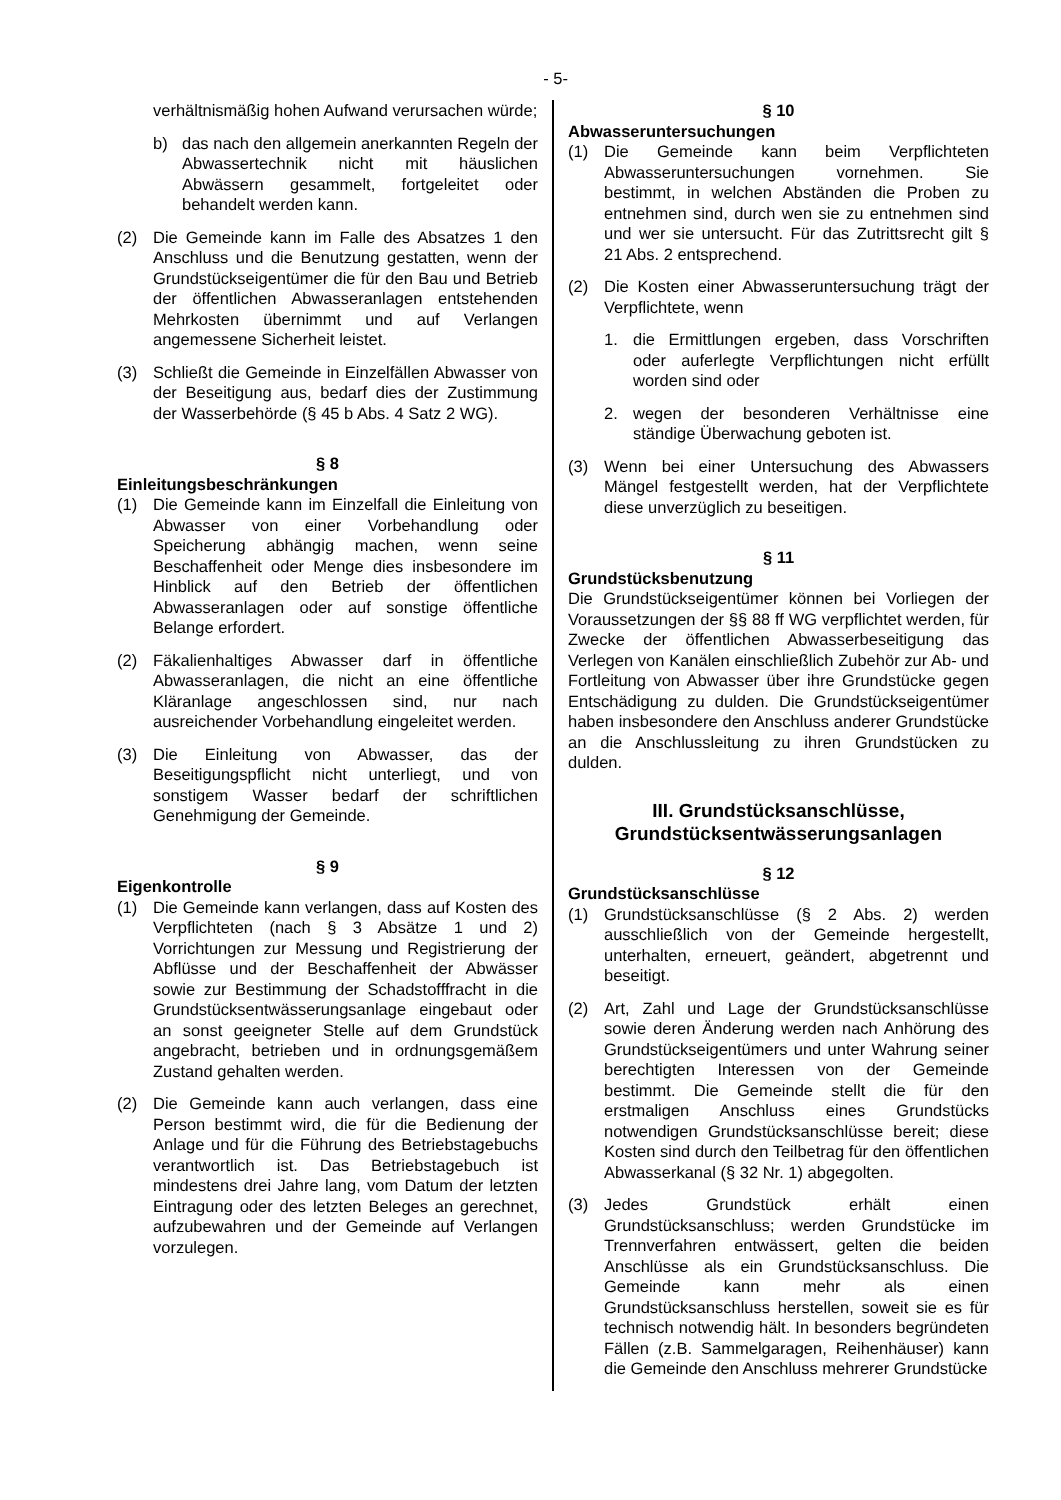- 5-
verhältnismäßig hohen Aufwand verursachen würde;
b) das nach den allgemein anerkannten Regeln der Abwassertechnik nicht mit häuslichen Abwässern gesammelt, fortgeleitet oder behandelt werden kann.
(2) Die Gemeinde kann im Falle des Absatzes 1 den Anschluss und die Benutzung gestatten, wenn der Grundstückseigentümer die für den Bau und Betrieb der öffentlichen Abwasseranlagen entstehenden Mehrkosten übernimmt und auf Verlangen angemessene Sicherheit leistet.
(3) Schließt die Gemeinde in Einzelfällen Abwasser von der Beseitigung aus, bedarf dies der Zustimmung der Wasserbehörde (§ 45 b Abs. 4 Satz 2 WG).
§ 8
Einleitungsbeschränkungen
(1) Die Gemeinde kann im Einzelfall die Einleitung von Abwasser von einer Vorbehandlung oder Speicherung abhängig machen, wenn seine Beschaffenheit oder Menge dies insbesondere im Hinblick auf den Betrieb der öffentlichen Abwasseranlagen oder auf sonstige öffentliche Belange erfordert.
(2) Fäkalienhaltiges Abwasser darf in öffentliche Abwasseranlagen, die nicht an eine öffentliche Kläranlage angeschlossen sind, nur nach ausreichender Vorbehandlung eingeleitet werden.
(3) Die Einleitung von Abwasser, das der Beseitigungspflicht nicht unterliegt, und von sonstigem Wasser bedarf der schriftlichen Genehmigung der Gemeinde.
§ 9
Eigenkontrolle
(1) Die Gemeinde kann verlangen, dass auf Kosten des Verpflichteten (nach § 3 Absätze 1 und 2) Vorrichtungen zur Messung und Registrierung der Abflüsse und der Beschaffenheit der Abwässer sowie zur Bestimmung der Schadstofffracht in die Grundstücksentwässerungsanlage eingebaut oder an sonst geeigneter Stelle auf dem Grundstück angebracht, betrieben und in ordnungsgemäßem Zustand gehalten werden.
(2) Die Gemeinde kann auch verlangen, dass eine Person bestimmt wird, die für die Bedienung der Anlage und für die Führung des Betriebstagebuchs verantwortlich ist. Das Betriebstagebuch ist mindestens drei Jahre lang, vom Datum der letzten Eintragung oder des letzten Beleges an gerechnet, aufzubewahren und der Gemeinde auf Verlangen vorzulegen.
§ 10
Abwasseruntersuchungen
(1) Die Gemeinde kann beim Verpflichteten Abwasseruntersuchungen vornehmen. Sie bestimmt, in welchen Abständen die Proben zu entnehmen sind, durch wen sie zu entnehmen sind und wer sie untersucht. Für das Zutrittsrecht gilt § 21 Abs. 2 entsprechend.
(2) Die Kosten einer Abwasseruntersuchung trägt der Verpflichtete, wenn
1. die Ermittlungen ergeben, dass Vorschriften oder auferlegte Verpflichtungen nicht erfüllt worden sind oder
2. wegen der besonderen Verhältnisse eine ständige Überwachung geboten ist.
(3) Wenn bei einer Untersuchung des Abwassers Mängel festgestellt werden, hat der Verpflichtete diese unverzüglich zu beseitigen.
§ 11
Grundstücksbenutzung
Die Grundstückseigentümer können bei Vorliegen der Voraussetzungen der §§ 88 ff WG verpflichtet werden, für Zwecke der öffentlichen Abwasserbeseitigung das Verlegen von Kanälen einschließlich Zubehör zur Ab- und Fortleitung von Abwasser über ihre Grundstücke gegen Entschädigung zu dulden. Die Grundstückseigentümer haben insbesondere den Anschluss anderer Grundstücke an die Anschlussleitung zu ihren Grundstücken zu dulden.
III. Grundstücksanschlüsse, Grundstücksentwässerungsanlagen
§ 12
Grundstücksanschlüsse
(1) Grundstücksanschlüsse (§ 2 Abs. 2) werden ausschließlich von der Gemeinde hergestellt, unterhalten, erneuert, geändert, abgetrennt und beseitigt.
(2) Art, Zahl und Lage der Grundstücksanschlüsse sowie deren Änderung werden nach Anhörung des Grundstückseigentümers und unter Wahrung seiner berechtigten Interessen von der Gemeinde bestimmt. Die Gemeinde stellt die für den erstmaligen Anschluss eines Grundstücks notwendigen Grundstücksanschlüsse bereit; diese Kosten sind durch den Teilbetrag für den öffentlichen Abwasserkanal (§ 32 Nr. 1) abgegolten.
(3) Jedes Grundstück erhält einen Grundstücksanschluss; werden Grundstücke im Trennverfahren entwässert, gelten die beiden Anschlüsse als ein Grundstücksanschluss. Die Gemeinde kann mehr als einen Grundstücksanschluss herstellen, soweit sie es für technisch notwendig hält. In besonders begründeten Fällen (z.B. Sammelgaragen, Reihenhäuser) kann die Gemeinde den Anschluss mehrerer Grundstücke